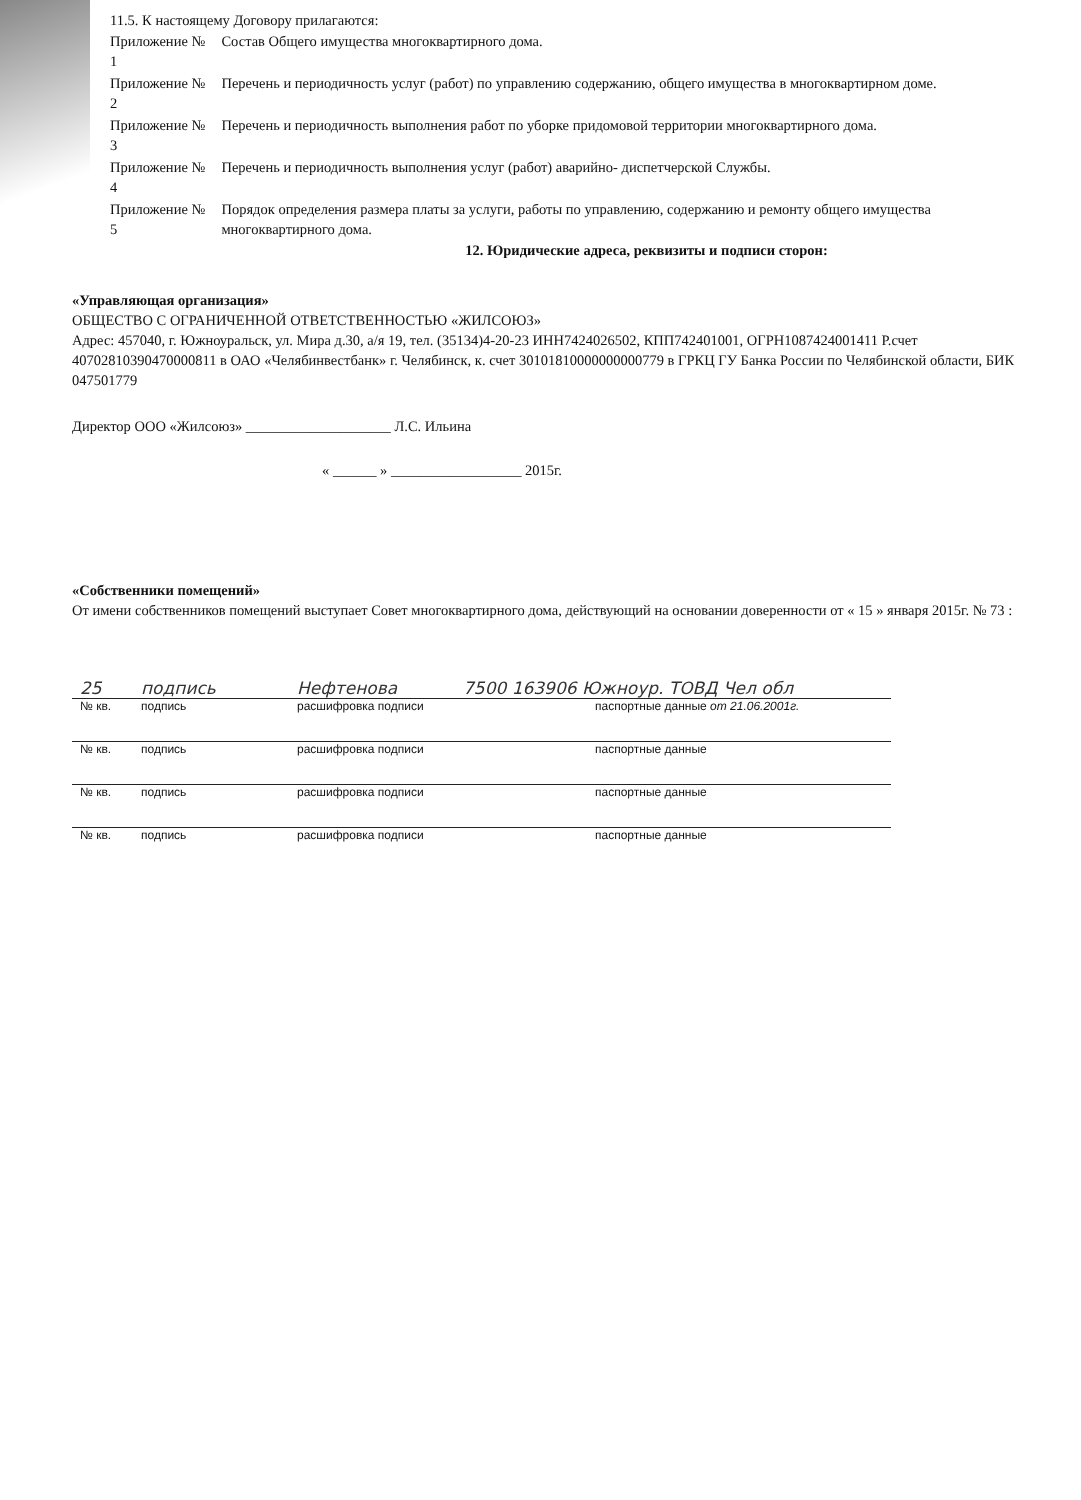11.5. К настоящему Договору прилагаются:
| Приложение № 1 | Состав Общего имущества многоквартирного дома. |
| Приложение № 2 | Перечень и периодичность услуг (работ) по управлению содержанию, общего имущества в многоквартирном доме. |
| Приложение № 3 | Перечень и периодичность выполнения работ по уборке придомовой территории многоквартирного дома. |
| Приложение № 4 | Перечень и периодичность выполнения услуг (работ) аварийно- диспетчерской Службы. |
| Приложение № 5 | Порядок определения размера платы за услуги, работы по управлению, содержанию и ремонту общего имущества многоквартирного дома. |
12. Юридические адреса, реквизиты и подписи сторон:
«Управляющая организация»
ОБЩЕСТВО С ОГРАНИЧЕННОЙ ОТВЕТСТВЕННОСТЬЮ «ЖИЛСОЮЗ»
Адрес: 457040, г. Южноуральск, ул. Мира д.30, а/я 19, тел. (35134)4-20-23 ИНН7424026502, КПП742401001, ОГРН1087424001411 Р.счет 40702810390470000811 в ОАО «Челябинвестбанк» г. Челябинск, к. счет 30101810000000000779 в ГРКЦ ГУ Банка России по Челябинской области, БИК 047501779
Директор ООО «Жилсоюз» ____________________ Л.С. Ильина
« ______ » __________________ 2015г.
«Собственники помещений»
От имени собственников помещений выступает Совет многоквартирного дома, действующий на основании доверенности от « 15 » января 2015г. № 73 :
| 25 | подпись | Нефтенова | 7500 163906 Южноур. ТОВД Чел обл |
| № кв. | подпись | расшифровка подписи | паспортные данные от 21.06.2001г. |
| № кв. | подпись | расшифровка подписи | паспортные данные |
| № кв. | подпись | расшифровка подписи | паспортные данные |
| № кв. | подпись | расшифровка подписи | паспортные данные |